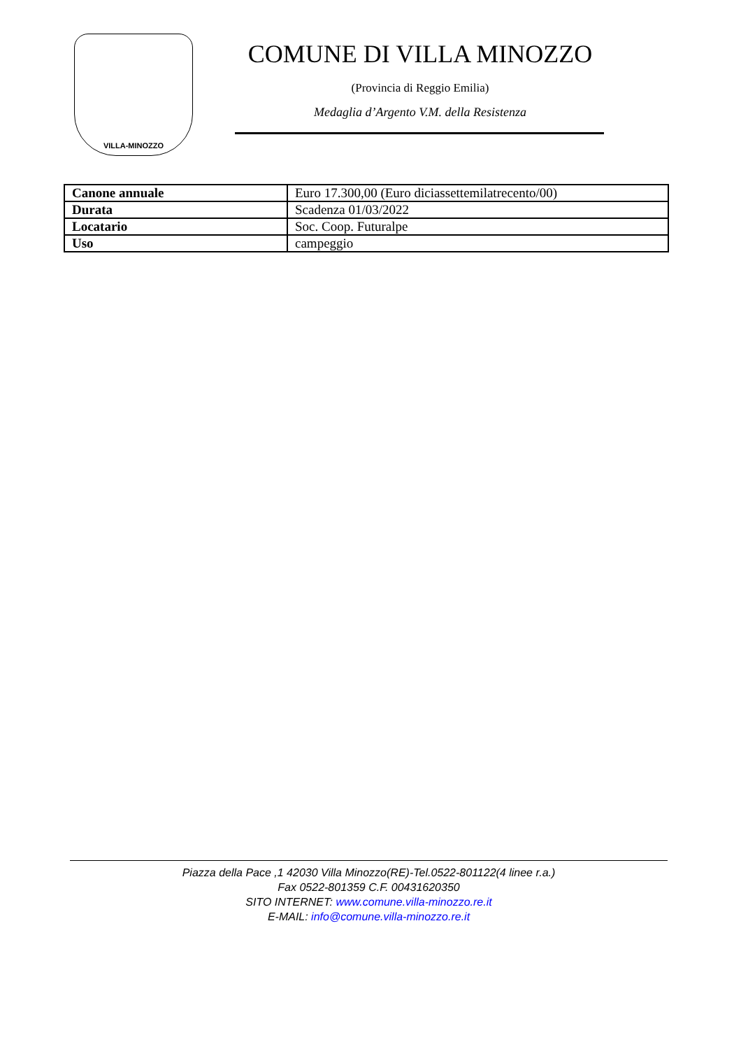VILLA-MINOZZO
COMUNE DI VILLA MINOZZO
(Provincia di Reggio Emilia)
Medaglia d’Argento V.M. della Resistenza
| Canone annuale | Euro 17.300,00 (Euro diciassettemilatrecento/00) |
| Durata | Scadenza 01/03/2022 |
| Locatario | Soc. Coop. Futuralpe |
| Uso | campeggio |
Piazza della Pace ,1 42030 Villa Minozzo(RE)-Tel.0522-801122(4 linee r.a.)
Fax 0522-801359 C.F. 00431620350
SITO INTERNET: www.comune.villa-minozzo.re.it
E-MAIL: info@comune.villa-minozzo.re.it